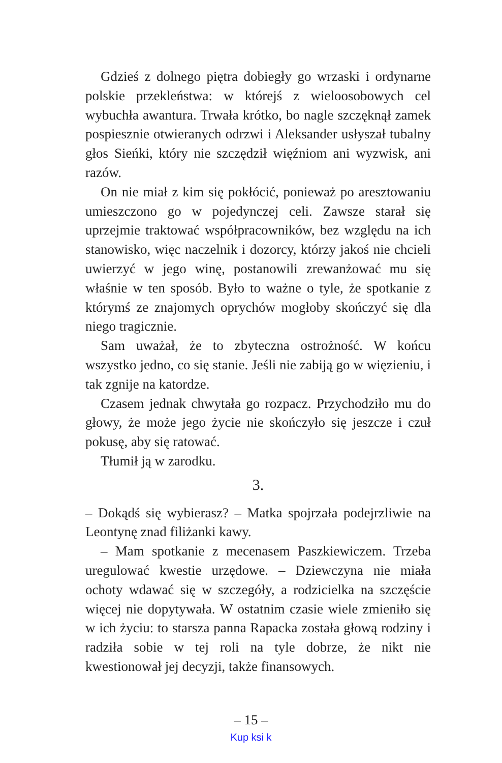Gdzieś z dolnego piętra dobiegły go wrzaski i ordynarne polskie przekleństwa: w którejś z wieloosobowych cel wybuchła awantura. Trwała krótko, bo nagle szczęknął zamek pospiesznie otwieranych odrzwi i Aleksander usłyszał tubalny głos Sieńki, który nie szczędził więźniom ani wyzwisk, ani razów.
On nie miał z kim się pokłócić, ponieważ po aresztowaniu umieszczono go w pojedynczej celi. Zawsze starał się uprzejmie traktować współpracowników, bez względu na ich stanowisko, więc naczelnik i dozorcy, którzy jakoś nie chcieli uwierzyć w jego winę, postanowili zrewanżować mu się właśnie w ten sposób. Było to ważne o tyle, że spotkanie z którymś ze znajomych oprychów mogłoby skończyć się dla niego tragicznie.
Sam uważał, że to zbyteczna ostrożność. W końcu wszystko jedno, co się stanie. Jeśli nie zabiją go w więzieniu, i tak zgnije na katordze.
Czasem jednak chwytała go rozpacz. Przychodziło mu do głowy, że może jego życie nie skończyło się jeszcze i czuł pokusę, aby się ratować.
Tłumił ją w zarodku.
3.
– Dokądś się wybierasz? – Matka spojrzała podejrzliwie na Leontynę znad filiżanki kawy.
– Mam spotkanie z mecenasem Paszkiewiczem. Trzeba uregulować kwestie urzędowe. – Dziewczyna nie miała ochoty wdawać się w szczegóły, a rodzicielka na szczęście więcej nie dopytywała. W ostatnim czasie wiele zmieniło się w ich życiu: to starsza panna Rapacka została głową rodziny i radziła sobie w tej roli na tyle dobrze, że nikt nie kwestionował jej decyzji, także finansowych.
– 15 –
Kup ksi k